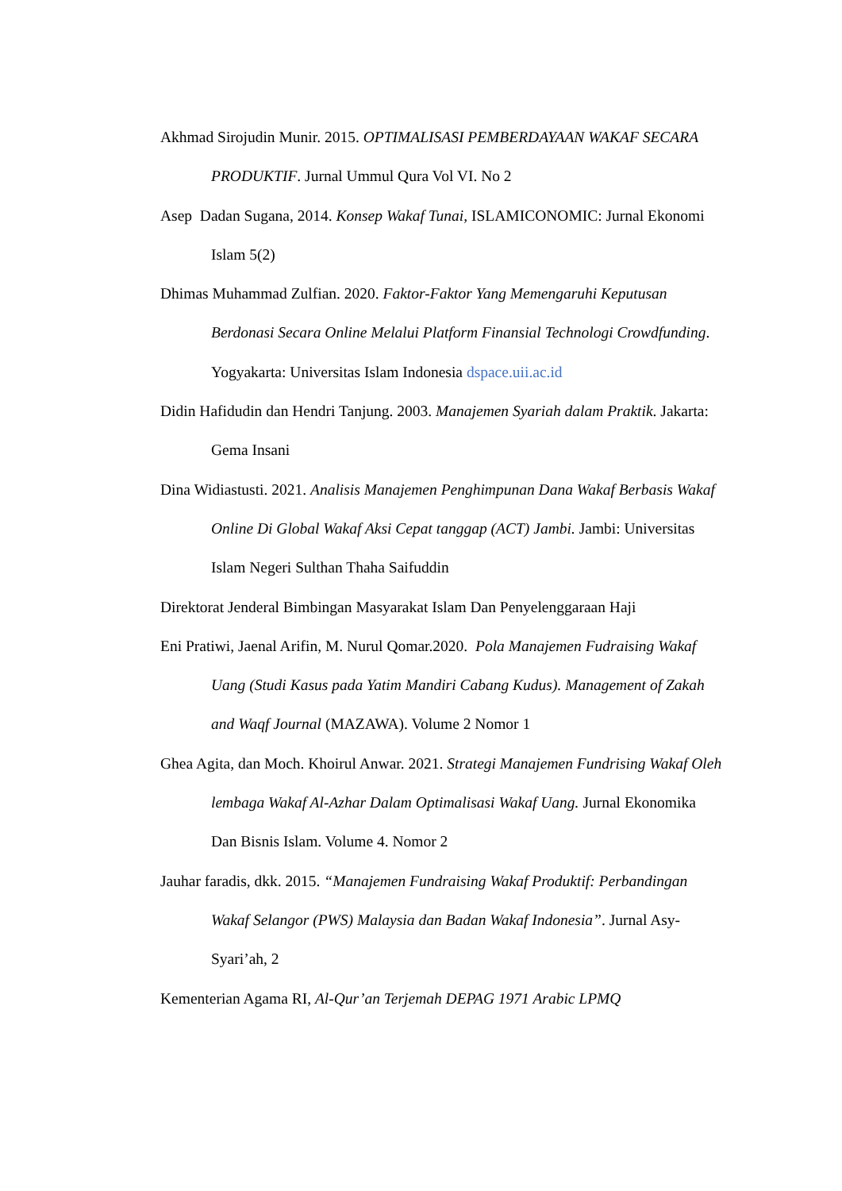Akhmad Sirojudin Munir. 2015. OPTIMALISASI PEMBERDAYAAN WAKAF SECARA PRODUKTIF. Jurnal Ummul Qura Vol VI. No 2
Asep Dadan Sugana, 2014. Konsep Wakaf Tunai, ISLAMICONOMIC: Jurnal Ekonomi Islam 5(2)
Dhimas Muhammad Zulfian. 2020. Faktor-Faktor Yang Memengaruhi Keputusan Berdonasi Secara Online Melalui Platform Finansial Technologi Crowdfunding. Yogyakarta: Universitas Islam Indonesia dspace.uii.ac.id
Didin Hafidudin dan Hendri Tanjung. 2003. Manajemen Syariah dalam Praktik. Jakarta: Gema Insani
Dina Widiastusti. 2021. Analisis Manajemen Penghimpunan Dana Wakaf Berbasis Wakaf Online Di Global Wakaf Aksi Cepat tanggap (ACT) Jambi. Jambi: Universitas Islam Negeri Sulthan Thaha Saifuddin
Direktorat Jenderal Bimbingan Masyarakat Islam Dan Penyelenggaraan Haji
Eni Pratiwi, Jaenal Arifin, M. Nurul Qomar.2020. Pola Manajemen Fudraising Wakaf Uang (Studi Kasus pada Yatim Mandiri Cabang Kudus). Management of Zakah and Waqf Journal (MAZAWA). Volume 2 Nomor 1
Ghea Agita, dan Moch. Khoirul Anwar. 2021. Strategi Manajemen Fundrising Wakaf Oleh lembaga Wakaf Al-Azhar Dalam Optimalisasi Wakaf Uang. Jurnal Ekonomika Dan Bisnis Islam. Volume 4. Nomor 2
Jauhar faradis, dkk. 2015. “Manajemen Fundraising Wakaf Produktif: Perbandingan Wakaf Selangor (PWS) Malaysia dan Badan Wakaf Indonesia”. Jurnal Asy-Syari’ah, 2
Kementerian Agama RI, Al-Qur’an Terjemah DEPAG 1971 Arabic LPMQ